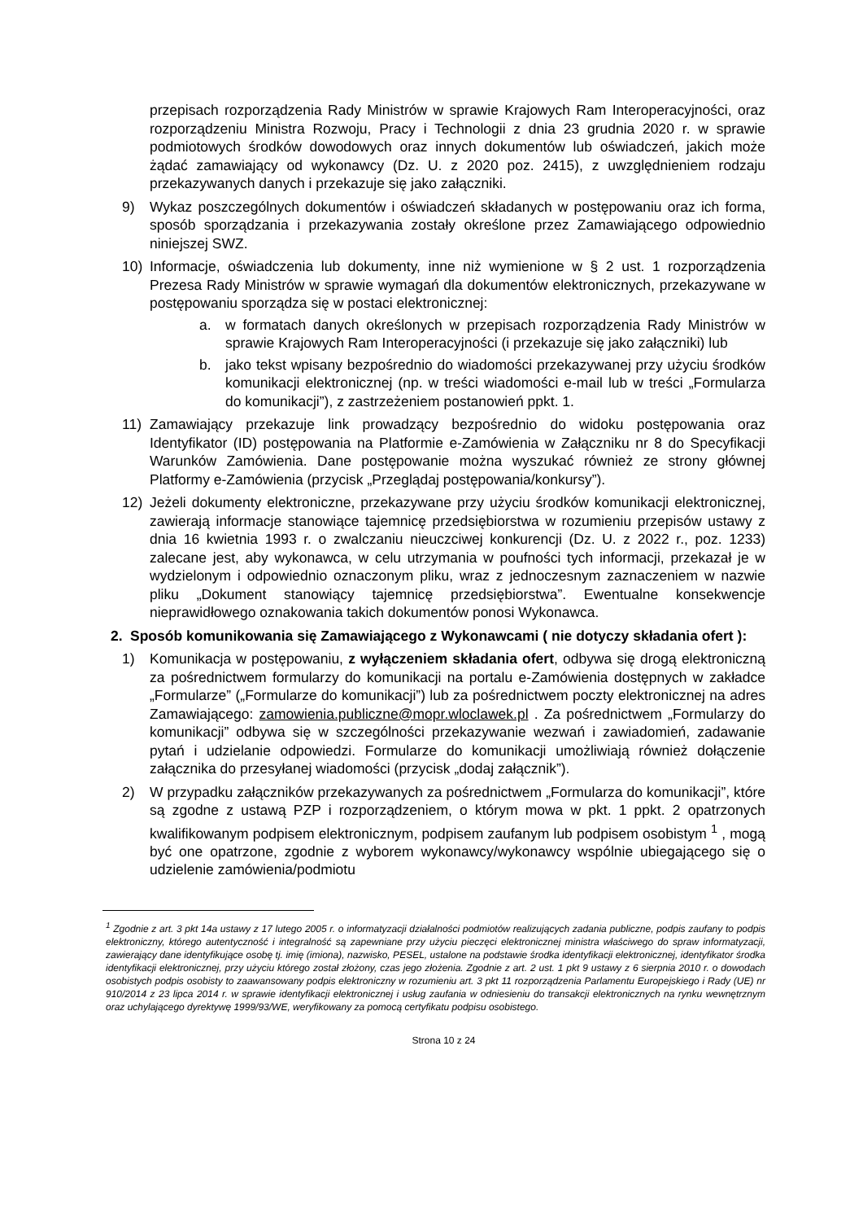przepisach rozporządzenia Rady Ministrów w sprawie Krajowych Ram Interoperacyjności, oraz rozporządzeniu Ministra Rozwoju, Pracy i Technologii z dnia 23 grudnia 2020 r. w sprawie podmiotowych środków dowodowych oraz innych dokumentów lub oświadczeń, jakich może żądać zamawiający od wykonawcy (Dz. U. z 2020 poz. 2415), z uwzględnieniem rodzaju przekazywanych danych i przekazuje się jako załączniki.
9) Wykaz poszczególnych dokumentów i oświadczeń składanych w postępowaniu oraz ich forma, sposób sporządzania i przekazywania zostały określone przez Zamawiającego odpowiednio niniejszej SWZ.
10) Informacje, oświadczenia lub dokumenty, inne niż wymienione w § 2 ust. 1 rozporządzenia Prezesa Rady Ministrów w sprawie wymagań dla dokumentów elektronicznych, przekazywane w postępowaniu sporządza się w postaci elektronicznej:
a. w formatach danych określonych w przepisach rozporządzenia Rady Ministrów w sprawie Krajowych Ram Interoperacyjności (i przekazuje się jako załączniki) lub
b. jako tekst wpisany bezpośrednio do wiadomości przekazywanej przy użyciu środków komunikacji elektronicznej (np. w treści wiadomości e-mail lub w treści „Formularza do komunikacji”), z zastrzeżeniem postanowień ppkt. 1.
11) Zamawiający przekazuje link prowadzący bezpośrednio do widoku postępowania oraz Identyfikator (ID) postępowania na Platformie e-Zamówienia w Załączniku nr 8 do Specyfikacji Warunków Zamówienia. Dane postępowanie można wyszukać również ze strony głównej Platformy e-Zamówienia (przycisk „Przeglądaj postępowania/konkursy”).
12) Jeżeli dokumenty elektroniczne, przekazywane przy użyciu środków komunikacji elektronicznej, zawierają informacje stanowiące tajemnicę przedsiębiorstwa w rozumieniu przepisów ustawy z dnia 16 kwietnia 1993 r. o zwalczaniu nieuczciwej konkurencji (Dz. U. z 2022 r., poz. 1233) zalecane jest, aby wykonawca, w celu utrzymania w poufności tych informacji, przekazał je w wydzielonym i odpowiednio oznaczonym pliku, wraz z jednoczesnym zaznaczeniem w nazwie pliku „Dokument stanowiący tajemnicę przedsiębiorstwa”. Ewentualne konsekwencje nieprawidłowego oznakowania takich dokumentów ponosi Wykonawca.
2. Sposób komunikowania się Zamawiającego z Wykonawcami ( nie dotyczy składania ofert ):
1) Komunikacja w postępowaniu, z wyłączeniem składania ofert, odbywa się drogą elektroniczną za pośrednictwem formularzy do komunikacji na portalu e-Zamówienia dostępnych w zakładce „Formularze” („Formularze do komunikacji”) lub za pośrednictwem poczty elektronicznej na adres Zamawiającego: zamowienia.publiczne@mopr.wloclawek.pl . Za pośrednictwem „Formularzy do komunikacji” odbywa się w szczególności przekazywanie wezwań i zawiadomień, zadawanie pytań i udzielanie odpowiedzi. Formularze do komunikacji umożliwiają również dołączenie załącznika do przesyłanej wiadomości (przycisk „dodaj załącznik”).
2) W przypadku załączników przekazywanych za pośrednictwem „Formularza do komunikacji”, które są zgodne z ustawą PZP i rozporządzeniem, o którym mowa w pkt. 1 ppkt. 2 opatrzonych kwalifikowanym podpisem elektronicznym, podpisem zaufanym lub podpisem osobistym <sup>1</sup> , mogą być one opatrzone, zgodnie z wyborem wykonawcy/wykonawcy wspólnie ubiegającego się o udzielenie zamówienia/podmiotu
<sup>1</sup> Zgodnie z art. 3 pkt 14a ustawy z 17 lutego 2005 r. o informatyzacji działalności podmiotów realizujących zadania publiczne, podpis zaufany to podpis elektroniczny, którego autentyczność i integralność są zapewniane przy użyciu pieczęci elektronicznej ministra właściwego do spraw informatyzacji, zawierający dane identyfikujące osobę tj. imię (imiona), nazwisko, PESEL, ustalone na podstawie środka identyfikacji elektronicznej, identyfikator środka identyfikacji elektronicznej, przy użyciu którego został złożony, czas jego złożenia. Zgodnie z art. 2 ust. 1 pkt 9 ustawy z 6 sierpnia 2010 r. o dowodach osobistych podpis osobisty to zaawansowany podpis elektroniczny w rozumieniu art. 3 pkt 11 rozporządzenia Parlamentu Europejskiego i Rady (UE) nr 910/2014 z 23 lipca 2014 r. w sprawie identyfikacji elektronicznej i usług zaufania w odniesieniu do transakcji elektronicznych na rynku wewnętrznym oraz uchylającego dyrektywę 1999/93/WE, weryfikowany za pomocą certyfikatu podpisu osobistego.
Strona 10 z 24